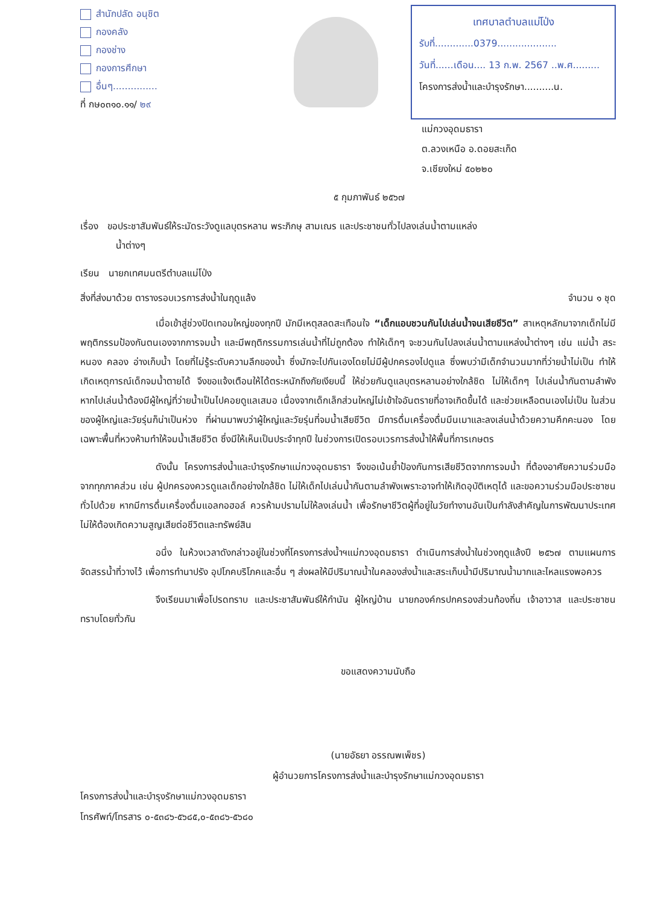สำนักปลัด อนุชิต
กองคลัง
กองช่าง
กองการศึกษา
อื่นๆ...............
ที่ กษ๐๓๑๐.๑๑/ ๒๙
เทศบาลตำบลแม่โป่ง
รับที่.............0379....................
วันที่......เดือน.... 13 ก.พ. 2567 ..พ.ศ.........
โครงการส่งน้ำและบำรุงรักษา..........น.
แม่กวงอุดมธารา
ต.ลวงเหนือ อ.ดอยสะเก็ด
จ.เชียงใหม่ ๕๐๒๒๐
๕ กุมภาพันธ์ ๒๕๖๗
เรื่อง ขอประชาสัมพันธ์ให้ระมัดระวังดูแลบุตรหลาน พระภิกษุ สามเณร และประชาชนทั่วไปลงเล่นน้ำตามแหล่ง
น้ำต่างๆ
เรียน นายกเทศมนตรีตำบลแม่โป่ง
สิ่งที่ส่งมาด้วย ตารางรอบเวรการส่งน้ำในฤดูแล้ง จำนวน ๑ ชุด
เมื่อเข้าสู่ช่วงปิดเทอมใหญ่ของทุกปี มักมีเหตุสลดสะเทือนใจ “เด็กแอบชวนกันไปเล่นน้ำจนเสียชีวิต” สาเหตุหลักมาจากเด็กไม่มีพฤติกรรมป้องกันตนเองจากการจมน้ำ และมีพฤติกรรมการเล่นน้ำที่ไม่ถูกต้อง ทำให้เด็กๆ จะชวนกันไปลงเล่นน้ำตามแหล่งน้ำต่างๆ เช่น แม่น้ำ สระ หนอง คลอง อ่างเก็บน้ำ โดยที่ไม่รู้ระดับความลึกของน้ำ ซึ่งมักจะไปกันเองโดยไม่มีผู้ปกครองไปดูแล ซึ่งพบว่ามีเด็กจำนวนมากที่ว่ายน้ำไม่เป็น ทำให้เกิดเหตุการณ์เด็กจมน้ำตายได้ จึงขอแจ้งเตือนให้ได้ตระหนักถึงภัยเงียบนี้ ให้ช่วยกันดูแลบุตรหลานอย่างใกล้ชิด ไม่ให้เด็กๆ ไปเล่นน้ำกันตามลำพัง หากไปเล่นน้ำต้องมีผู้ใหญ่ที่ว่ายน้ำเป็นไปคอยดูแลเสมอ เนื่องจากเด็กเล็กส่วนใหญ่ไม่เข้าใจอันตรายที่อาจเกิดขึ้นได้ และช่วยเหลือตนเองไม่เป็น ในส่วนของผู้ใหญ่และวัยรุ่นก็น่าเป็นห่วง ที่ผ่านมาพบว่าผู้ใหญ่และวัยรุ่นที่จมน้ำเสียชีวิต มีการดื่มเครื่องดื่มมึนเมาและลงเล่นน้ำด้วยความคึกคะนอง โดยเฉพาะพื้นที่หวงห้ามทำให้จมน้ำเสียชีวิต ซึ่งมีให้เห็นเป็นประจำทุกปี ในช่วงการเปิดรอบเวรการส่งน้ำให้พื้นที่การเกษตร
ดังนั้น โครงการส่งน้ำและบำรุงรักษาแม่กวงอุดมธารา จึงขอเน้นย้ำป้องกันการเสียชีวิตจากการจมน้ำ ที่ต้องอาศัยความร่วมมือจากทุกภาคส่วน เช่น ผู้ปกครองควรดูแลเด็กอย่างใกล้ชิด ไม่ให้เด็กไปเล่นน้ำกันตามลำพังเพราะอาจทำให้เกิดอุบัติเหตุได้ และขอความร่วมมือประชาชนทั่วไปด้วย หากมีการดื่มเครื่องดื่มแอลกอฮอล์ ควรห้ามปรามไม่ให้ลงเล่นน้ำ เพื่อรักษาชีวิตผู้ที่อยู่ในวัยทำงานอันเป็นกำลังสำคัญในการพัฒนาประเทศ ไม่ให้ต้องเกิดความสูญเสียต่อชีวิตและทรัพย์สิน
อนึ่ง ในห้วงเวลาดังกล่าวอยู่ในช่วงที่โครงการส่งน้ำฯแม่กวงอุดมธารา ดำเนินการส่งน้ำในช่วงฤดูแล้งปี ๒๕๖๗ ตามแผนการจัดสรรน้ำที่วางไว้ เพื่อการทำนาปรัง อุปโภคบริโภคและอื่น ๆ ส่งผลให้มีปริมาณน้ำในคลองส่งน้ำและสระเก็บน้ำมีปริมาณน้ำมากและไหลแรงพอควร
จึงเรียนมาเพื่อโปรดทราบ และประชาสัมพันธ์ให้กำนัน ผู้ใหญ่บ้าน นายกองค์กรปกครองส่วนท้องถิ่น เจ้าอาวาส และประชาชนทราบโดยทั่วกัน
ขอแสดงความนับถือ
(นายอัธยา อรรณพเพ็ชร)
ผู้อำนวยการโครงการส่งน้ำและบำรุงรักษาแม่กวงอุดมธารา
โครงการส่งน้ำและบำรุงรักษาแม่กวงอุดมธารา
โทรศัพท์/โทรสาร ๐-๕๓๘๖-๕๖๘๕,๐-๕๓๘๖-๕๖๘๐